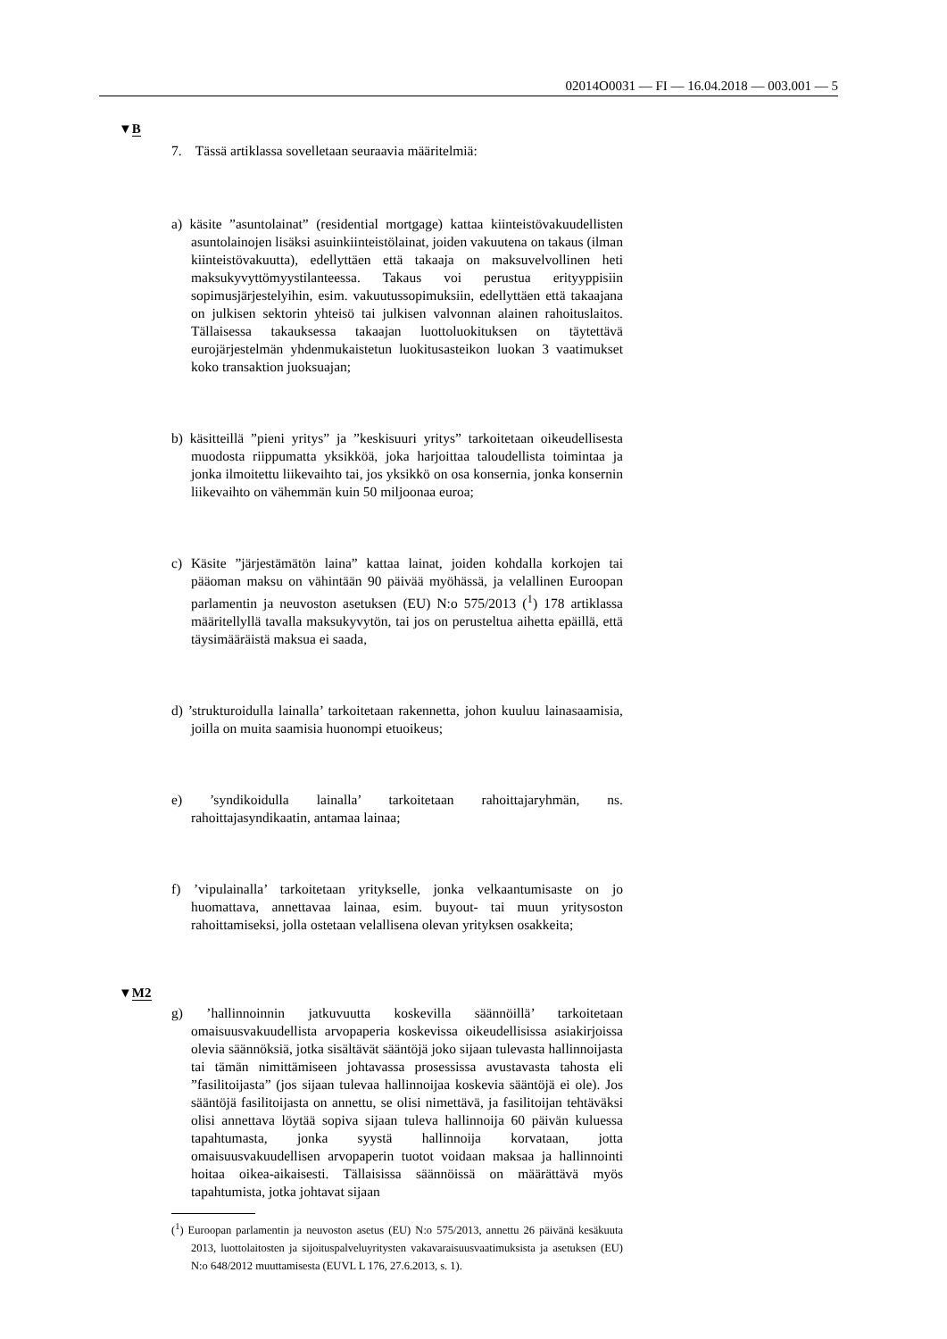02014O0031 — FI — 16.04.2018 — 003.001 — 5
▼B
7. Tässä artiklassa sovelletaan seuraavia määritelmiä:
a) käsite ”asuntolainat” (residential mortgage) kattaa kiinteistövakuudellisten asuntolainojen lisäksi asuinkiinteistölainat, joiden vakuutena on takaus (ilman kiinteistövakuutta), edellyttäen että takaaja on maksuvelvollinen heti maksukyvyttömyystilanteessa. Takaus voi perustua erityyppisiin sopimusjärjestelyihin, esim. vakuutussopimuksiin, edellyttäen että takaajana on julkisen sektorin yhteisö tai julkisen valvonnan alainen rahoituslaitos. Tällaisessa takauksessa takaajan luottoluokituksen on täytettävä eurojärjestelmän yhdenmukaistetun luokitusasteikon luokan 3 vaatimukset koko transaktion juoksuajan;
b) käsitteillä ”pieni yritys” ja ”keskisuuri yritys” tarkoitetaan oikeudellisesta muodosta riippumatta yksikköä, joka harjoittaa taloudellista toimintaa ja jonka ilmoitettu liikevaihto tai, jos yksikkö on osa konsernia, jonka konsernin liikevaihto on vähemmän kuin 50 miljoonaa euroa;
c) Käsite ”järjestämätön laina” kattaa lainat, joiden kohdalla korkojen tai pääoman maksu on vähintään 90 päivää myöhässä, ja velallinen Euroopan parlamentin ja neuvoston asetuksen (EU) N:o 575/2013 (<sup>1</sup>) 178 artiklassa määritellyllä tavalla maksukyvytön, tai jos on perusteltua aihetta epäillä, että täysimääräistä maksua ei saada,
d) ’strukturoidulla lainalla’ tarkoitetaan rakennetta, johon kuuluu lainasaamisia, joilla on muita saamisia huonompi etuoikeus;
e) ’syndikoidulla lainalla’ tarkoitetaan rahoittajaryhmän, ns. rahoittajasyndikaatin, antamaa lainaa;
f) ’vipulainalla’ tarkoitetaan yritykselle, jonka velkaantumisaste on jo huomattava, annettavaa lainaa, esim. buyout- tai muun yritysoston rahoittamiseksi, jolla ostetaan velallisena olevan yrityksen osakkeita;
▼M2
g) ’hallinnoinnin jatkuvuutta koskevilla säännöillä’ tarkoitetaan omaisuusvakuudellista arvopaperia koskevissa oikeudellisissa asiakirjoissa olevia säännöksiä, jotka sisältävät sääntöjä joko sijaan tulevasta hallinnoijasta tai tämän nimittämiseen johtavassa prosessissa avustavasta tahosta eli ”fasilitoijasta” (jos sijaan tulevaa hallinnoijaa koskevia sääntöjä ei ole). Jos sääntöjä fasilitoijasta on annettu, se olisi nimettävä, ja fasilitoijan tehtäväksi olisi annettava löytää sopiva sijaan tuleva hallinnoija 60 päivän kuluessa tapahtumasta, jonka syystä hallinnoija korvataan, jotta omaisuusvakuudellisen arvopaperin tuotot voidaan maksaa ja hallinnointi hoitaa oikea-aikaisesti. Tällaisissa säännöissä on määrättävä myös tapahtumista, jotka johtavat sijaan
(<sup>1</sup>) Euroopan parlamentin ja neuvoston asetus (EU) N:o 575/2013, annettu 26 päivänä kesäkuuta 2013, luottolaitosten ja sijoituspalveluyritysten vakavaraisuusvaatimuksista ja asetuksen (EU) N:o 648/2012 muuttamisesta (EUVL L 176, 27.6.2013, s. 1).